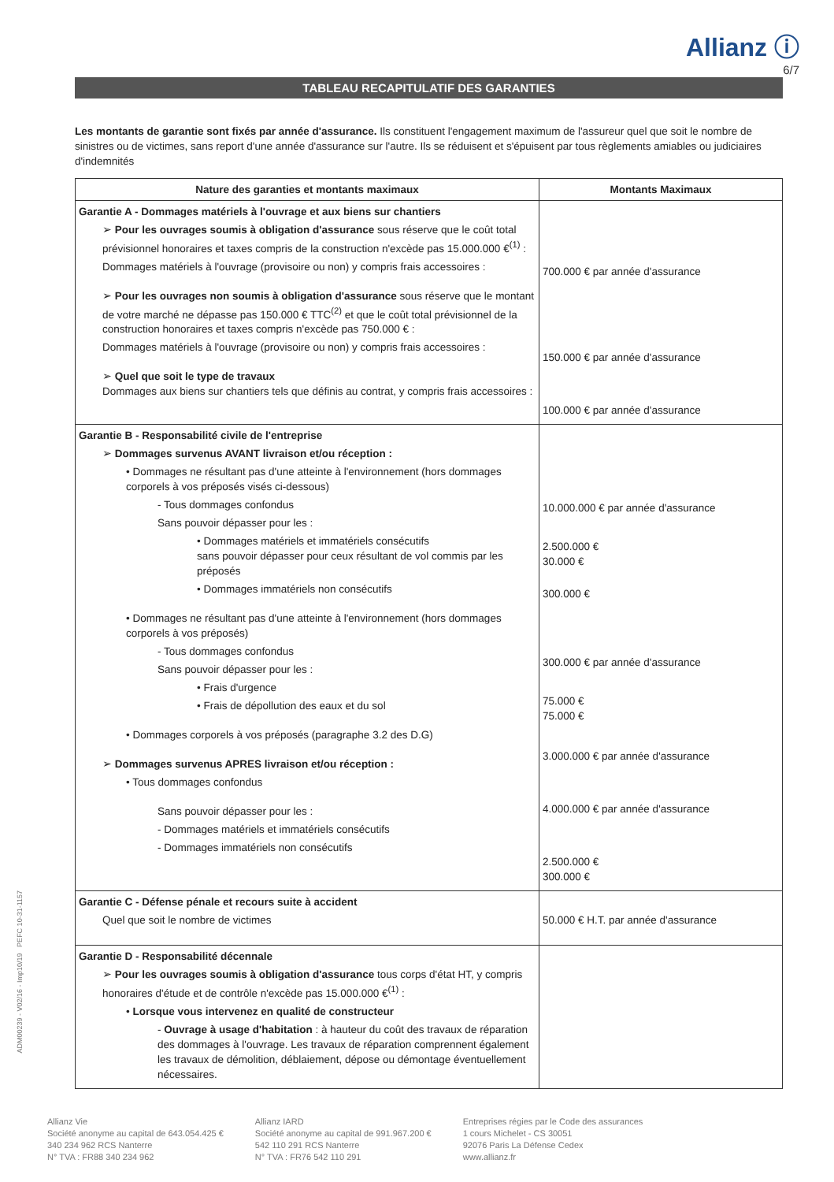Allianz ⓘ
6/7
TABLEAU RECAPITULATIF DES GARANTIES
Les montants de garantie sont fixés par année d'assurance. Ils constituent l'engagement maximum de l'assureur quel que soit le nombre de sinistres ou de victimes, sans report d'une année d'assurance sur l'autre. Ils se réduisent et s'épuisent par tous règlements amiables ou judiciaires d'indemnités
| Nature des garanties et montants maximaux | Montants Maximaux |
| --- | --- |
| Garantie A - Dommages matériels à l'ouvrage et aux biens sur chantiers ➢ Pour les ouvrages soumis à obligation d'assurance sous réserve que le coût total prévisionnel honoraires et taxes compris de la construction n'excède pas 15.000.000 €<sup>(1)</sup> : Dommages matériels à l'ouvrage (provisoire ou non) y compris frais accessoires : ➢ Pour les ouvrages non soumis à obligation d'assurance sous réserve que le montant de votre marché ne dépasse pas 150.000 € TTC<sup>(2)</sup> et que le coût total prévisionnel de la construction honoraires et taxes compris n'excède pas 750.000 € : Dommages matériels à l'ouvrage (provisoire ou non) y compris frais accessoires : ➢ Quel que soit le type de travaux Dommages aux biens sur chantiers tels que définis au contrat, y compris frais accessoires : | 700.000 € par année d'assurance 150.000 € par année d'assurance 100.000 € par année d'assurance |
| Garantie B - Responsabilité civile de l'entreprise ➢ Dommages survenus AVANT livraison et/ou réception : • Dommages ne résultant pas d'une atteinte à l'environnement (hors dommages corporels à vos préposés visés ci-dessous) - Tous dommages confondus Sans pouvoir dépasser pour les : • Dommages matériels et immatériels consécutifs sans pouvoir dépasser pour ceux résultant de vol commis par les préposés • Dommages immatériels non consécutifs • Dommages ne résultant pas d'une atteinte à l'environnement (hors dommages corporels à vos préposés) - Tous dommages confondus Sans pouvoir dépasser pour les : • Frais d'urgence • Frais de dépollution des eaux et du sol • Dommages corporels à vos préposés (paragraphe 3.2 des D.G) ➢ Dommages survenus APRES livraison et/ou réception : • Tous dommages confondus Sans pouvoir dépasser pour les : - Dommages matériels et immatériels consécutifs - Dommages immatériels non consécutifs | 10.000.000 € par année d'assurance 2.500.000 € 30.000 € 300.000 € 300.000 € par année d'assurance 75.000 € 75.000 € 3.000.000 € par année d'assurance 4.000.000 € par année d'assurance 2.500.000 € 300.000 € |
| Garantie C - Défense pénale et recours suite à accident Quel que soit le nombre de victimes | 50.000 € H.T. par année d'assurance |
| Garantie D - Responsabilité décennale ➢ Pour les ouvrages soumis à obligation d'assurance tous corps d'état HT, y compris honoraires d'étude et de contrôle n'excède pas 15.000.000 €<sup>(1)</sup> : • Lorsque vous intervenez en qualité de constructeur - Ouvrage à usage d'habitation : à hauteur du coût des travaux de réparation des dommages à l'ouvrage. Les travaux de réparation comprennent également les travaux de démolition, déblaiement, dépose ou démontage éventuellement nécessaires. | |
Allianz Vie
Société anonyme au capital de 643.054.425 €
340 234 962 RCS Nanterre
N° TVA : FR88 340 234 962
Allianz IARD
Société anonyme au capital de 991.967.200 €
542 110 291 RCS Nanterre
N° TVA : FR76 542 110 291
Entreprises régies par le Code des assurances
1 cours Michelet - CS 30051
92076 Paris La Défense Cedex
www.allianz.fr
ADM00239 - V02/16 - Imp10/19 PEFC 10-31-1157